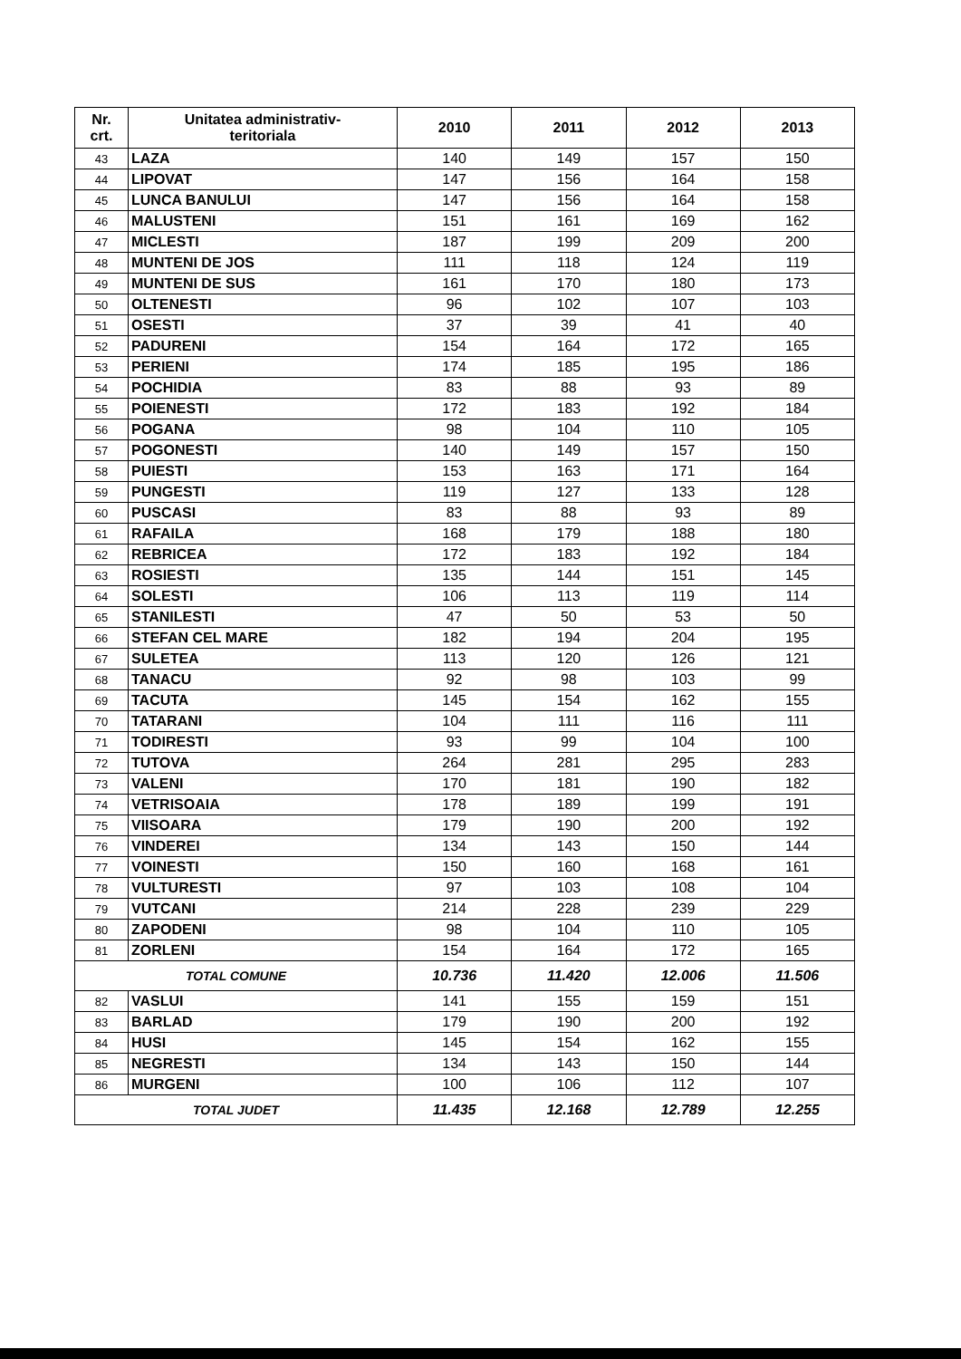| Nr. crt. | Unitatea administrativ- teritoriala | 2010 | 2011 | 2012 | 2013 |
| --- | --- | --- | --- | --- | --- |
| 43 | LAZA | 140 | 149 | 157 | 150 |
| 44 | LIPOVAT | 147 | 156 | 164 | 158 |
| 45 | LUNCA BANULUI | 147 | 156 | 164 | 158 |
| 46 | MALUSTENI | 151 | 161 | 169 | 162 |
| 47 | MICLESTI | 187 | 199 | 209 | 200 |
| 48 | MUNTENI DE JOS | 111 | 118 | 124 | 119 |
| 49 | MUNTENI DE SUS | 161 | 170 | 180 | 173 |
| 50 | OLTENESTI | 96 | 102 | 107 | 103 |
| 51 | OSESTI | 37 | 39 | 41 | 40 |
| 52 | PADURENI | 154 | 164 | 172 | 165 |
| 53 | PERIENI | 174 | 185 | 195 | 186 |
| 54 | POCHIDIA | 83 | 88 | 93 | 89 |
| 55 | POIENESTI | 172 | 183 | 192 | 184 |
| 56 | POGANA | 98 | 104 | 110 | 105 |
| 57 | POGONESTI | 140 | 149 | 157 | 150 |
| 58 | PUIESTI | 153 | 163 | 171 | 164 |
| 59 | PUNGESTI | 119 | 127 | 133 | 128 |
| 60 | PUSCASI | 83 | 88 | 93 | 89 |
| 61 | RAFAILA | 168 | 179 | 188 | 180 |
| 62 | REBRICEA | 172 | 183 | 192 | 184 |
| 63 | ROSIESTI | 135 | 144 | 151 | 145 |
| 64 | SOLESTI | 106 | 113 | 119 | 114 |
| 65 | STANILESTI | 47 | 50 | 53 | 50 |
| 66 | STEFAN CEL MARE | 182 | 194 | 204 | 195 |
| 67 | SULETEA | 113 | 120 | 126 | 121 |
| 68 | TANACU | 92 | 98 | 103 | 99 |
| 69 | TACUTA | 145 | 154 | 162 | 155 |
| 70 | TATARANI | 104 | 111 | 116 | 111 |
| 71 | TODIRESTI | 93 | 99 | 104 | 100 |
| 72 | TUTOVA | 264 | 281 | 295 | 283 |
| 73 | VALENI | 170 | 181 | 190 | 182 |
| 74 | VETRISOAIA | 178 | 189 | 199 | 191 |
| 75 | VIISOARA | 179 | 190 | 200 | 192 |
| 76 | VINDEREI | 134 | 143 | 150 | 144 |
| 77 | VOINESTI | 150 | 160 | 168 | 161 |
| 78 | VULTURESTI | 97 | 103 | 108 | 104 |
| 79 | VUTCANI | 214 | 228 | 239 | 229 |
| 80 | ZAPODENI | 98 | 104 | 110 | 105 |
| 81 | ZORLENI | 154 | 164 | 172 | 165 |
| TOTAL COMUNE | | 10.736 | 11.420 | 12.006 | 11.506 |
| 82 | VASLUI | 141 | 155 | 159 | 151 |
| 83 | BARLAD | 179 | 190 | 200 | 192 |
| 84 | HUSI | 145 | 154 | 162 | 155 |
| 85 | NEGRESTI | 134 | 143 | 150 | 144 |
| 86 | MURGENI | 100 | 106 | 112 | 107 |
| TOTAL JUDET | | 11.435 | 12.168 | 12.789 | 12.255 |